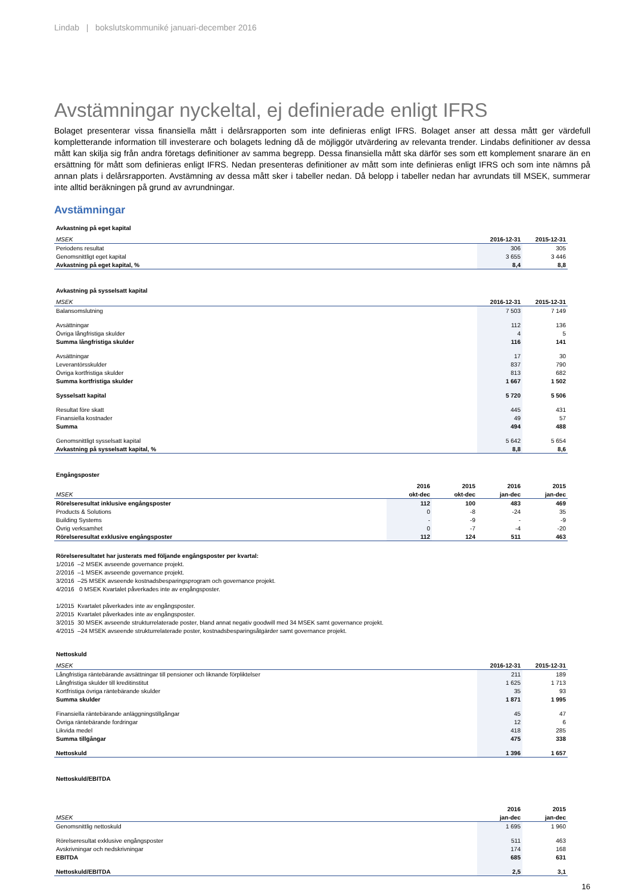Lindab | bokslutskommuniké januari-december 2016
Avstämningar nyckeltal, ej definierade enligt IFRS
Bolaget presenterar vissa finansiella mått i delårsrapporten som inte definieras enligt IFRS. Bolaget anser att dessa mått ger värdefull kompletterande information till investerare och bolagets ledning då de möjliggör utvärdering av relevanta trender. Lindabs definitioner av dessa mått kan skilja sig från andra företags definitioner av samma begrepp. Dessa finansiella mått ska därför ses som ett komplement snarare än en ersättning för mått som definieras enligt IFRS. Nedan presenteras definitioner av mått som inte definieras enligt IFRS och som inte nämns på annan plats i delårsrapporten. Avstämning av dessa mått sker i tabeller nedan. Då belopp i tabeller nedan har avrundats till MSEK, summerar inte alltid beräkningen på grund av avrundningar.
Avstämningar
| Avkastning på eget kapital | | |
| MSEK | 2016-12-31 | 2015-12-31 |
| Periodens resultat | 306 | 305 |
| Genomsnittligt eget kapital | 3 655 | 3 446 |
| Avkastning på eget kapital, % | 8,4 | 8,8 |
| Avkastning på sysselsatt kapital | | |
| MSEK | 2016-12-31 | 2015-12-31 |
| Balansomslutning | 7 503 | 7 149 |
| Avsättningar | 112 | 136 |
| Övriga långfristiga skulder | 4 | 5 |
| Summa långfristiga skulder | 116 | 141 |
| Avsättningar | 17 | 30 |
| Leverantörsskulder | 837 | 790 |
| Övriga kortfristiga skulder | 813 | 682 |
| Summa kortfristiga skulder | 1 667 | 1 502 |
| Sysselsatt kapital | 5 720 | 5 506 |
| Resultat före skatt | 445 | 431 |
| Finansiella kostnader | 49 | 57 |
| Summa | 494 | 488 |
| Genomsnittligt sysselsatt kapital | 5 642 | 5 654 |
| Avkastning på sysselsatt kapital, % | 8,8 | 8,6 |
| Engångsposter | | | | |
| | 2016 | 2015 | 2016 | 2015 |
| MSEK | okt-dec | okt-dec | jan-dec | jan-dec |
| Rörelseresultat inklusive engångsposter | 112 | 100 | 483 | 469 |
| Products & Solutions | 0 | -8 | -24 | 35 |
| Building Systems | - | -9 | - | -9 |
| Övrig verksamhet | 0 | -7 | -4 | -20 |
| Rörelseresultat exklusive engångsposter | 112 | 124 | 511 | 463 |
Rörelseresultatet har justerats med följande engångsposter per kvartal:
1/2016 –2 MSEK avseende governance projekt.
2/2016 –1 MSEK avseende governance projekt.
3/2016 –25 MSEK avseende kostnadsbesparingsprogram och governance projekt.
4/2016 0 MSEK Kvartalet påverkades inte av engångsposter.
1/2015 Kvartalet påverkades inte av engångsposter.
2/2015 Kvartalet påverkades inte av engångsposter.
3/2015 30 MSEK avseende strukturrelaterade poster, bland annat negativ goodwill med 34 MSEK samt governance projekt.
4/2015 –24 MSEK avseende strukturrelaterade poster, kostnadsbesparingsåtgärder samt governance projekt.
| Nettoskuld | | |
| MSEK | 2016-12-31 | 2015-12-31 |
| Långfristiga räntebärande avsättningar till pensioner och liknande förpliktelser | 211 | 189 |
| Långfristiga skulder till kreditinstitut | 1 625 | 1 713 |
| Kortfristiga övriga räntebärande skulder | 35 | 93 |
| Summa skulder | 1 871 | 1 995 |
| Finansiella räntebärande anläggningstillgångar | 45 | 47 |
| Övriga räntebärande fordringar | 12 | 6 |
| Likvida medel | 418 | 285 |
| Summa tillgångar | 475 | 338 |
| Nettoskuld | 1 396 | 1 657 |
| Nettoskuld/EBITDA | | |
| | 2016 | 2015 |
| MSEK | jan-dec | jan-dec |
| Genomsnittlig nettoskuld | 1 695 | 1 960 |
| Rörelseresultat exklusive engångsposter | 511 | 463 |
| Avskrivningar och nedskrivningar | 174 | 168 |
| EBITDA | 685 | 631 |
| Nettoskuld/EBITDA | 2,5 | 3,1 |
16